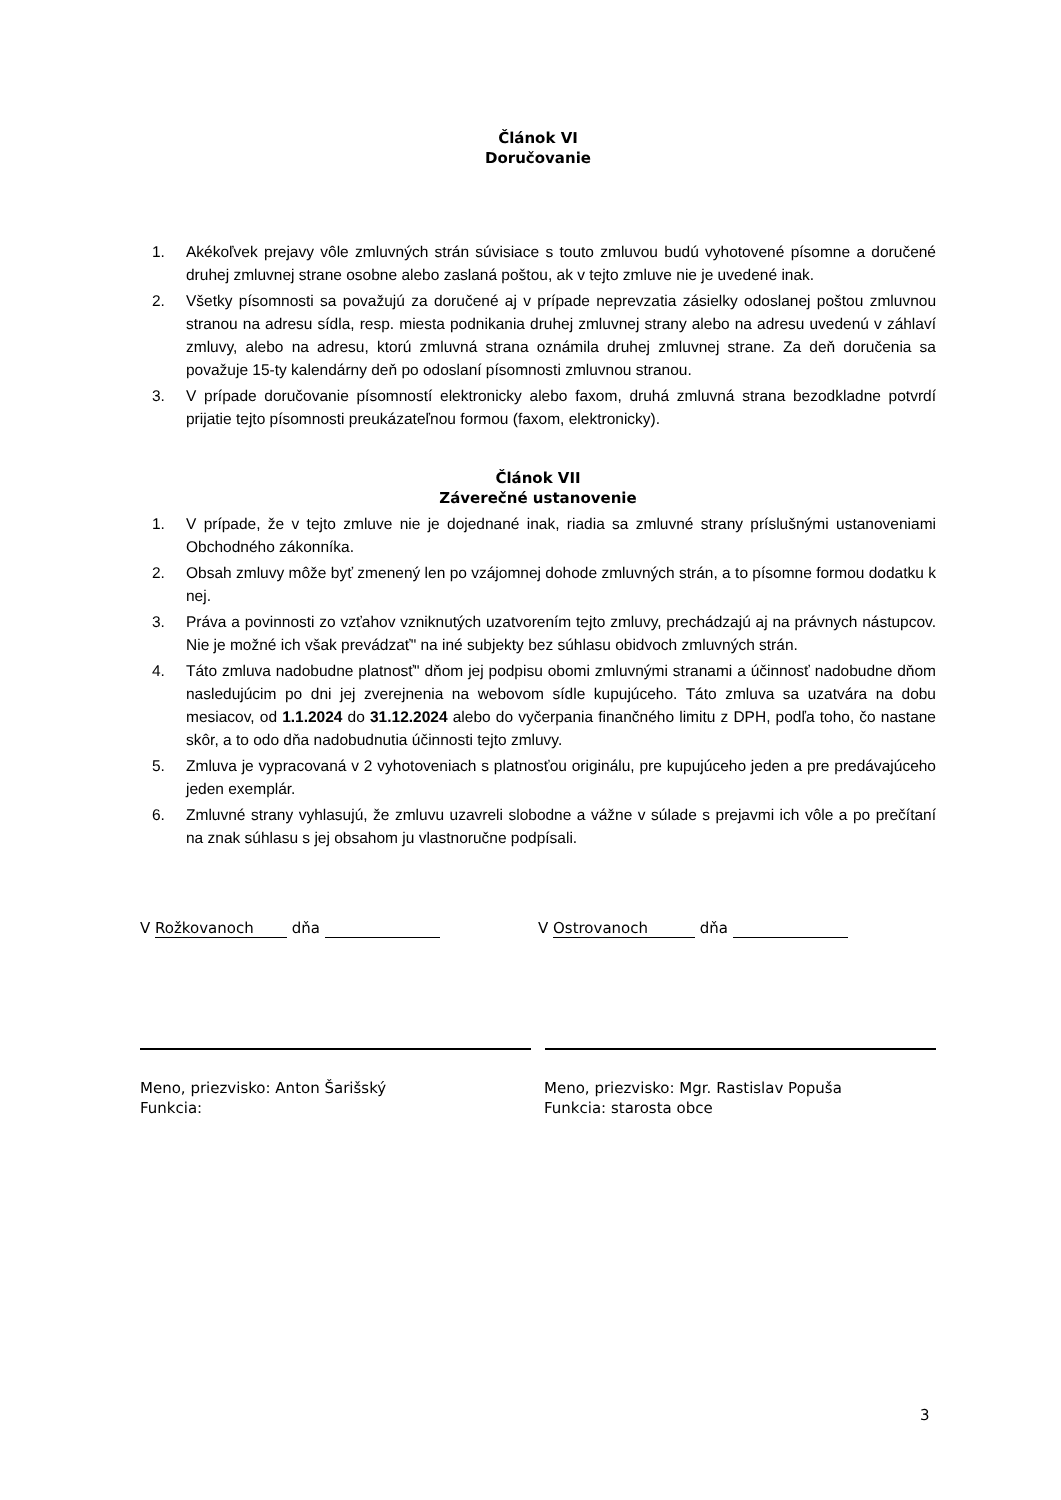Článok VI
Doručovanie
1. Akékoľvek prejavy vôle zmluvných strán súvisiace s touto zmluvou budú vyhotovené písomne a doručené druhej zmluvnej strane osobne alebo zaslaná poštou, ak v tejto zmluve nie je uvedené inak.
2. Všetky písomnosti sa považujú za doručené aj v prípade neprevzatia zásielky odoslanej poštou zmluvnou stranou na adresu sídla, resp. miesta podnikania druhej zmluvnej strany alebo na adresu uvedenú v záhlaví zmluvy, alebo na adresu, ktorú zmluvná strana oznámila druhej zmluvnej strane. Za deň doručenia sa považuje 15-ty kalendárny deň po odoslaní písomnosti zmluvnou stranou.
3. V prípade doručovanie písomností elektronicky alebo faxom, druhá zmluvná strana bezodkladne potvrdí prijatie tejto písomnosti preukázateľnou formou (faxom, elektronicky).
Článok VII
Záverečné ustanovenie
1. V prípade, že v tejto zmluve nie je dojednané inak, riadia sa zmluvné strany príslušnými ustanoveniami Obchodného zákonníka.
2. Obsah zmluvy môže byť zmenený len po vzájomnej dohode zmluvných strán, a to písomne formou dodatku k nej.
3. Práva a povinnosti zo vzťahov vzniknutých uzatvorením tejto zmluvy, prechádzajú aj na právnych nástupcov. Nie je možné ich však prevádzať" na iné subjekty bez súhlasu obidvoch zmluvných strán.
4. Táto zmluva nadobudne platnosť" dňom jej podpisu obomi zmluvnými stranami a účinnosť nadobudne dňom nasledujúcim po dni jej zverejnenia na webovom sídle kupujúceho. Táto zmluva sa uzatvára na dobu mesiacov, od 1.1.2024 do 31.12.2024 alebo do vyčerpania finančného limitu z DPH, podľa toho, čo nastane skôr, a to odo dňa nadobudnutia účinnosti tejto zmluvy.
5. Zmluva je vypracovaná v 2 vyhotoveniach s platnosťou originálu, pre kupujúceho jeden a pre predávajúceho jeden exemplár.
6. Zmluvné strany vyhlasujú, že zmluvu uzavreli slobodne a vážne v súlade s prejavmi ich vôle a po prečítaní na znak súhlasu s jej obsahom ju vlastnoručne podpísali.
V Rožkovanoch dňa V Ostrovanoch dňa
Meno, priezvisko: Anton Šarišský
Funkcia:
Meno, priezvisko: Mgr. Rastislav Popuša
Funkcia: starosta obce
3